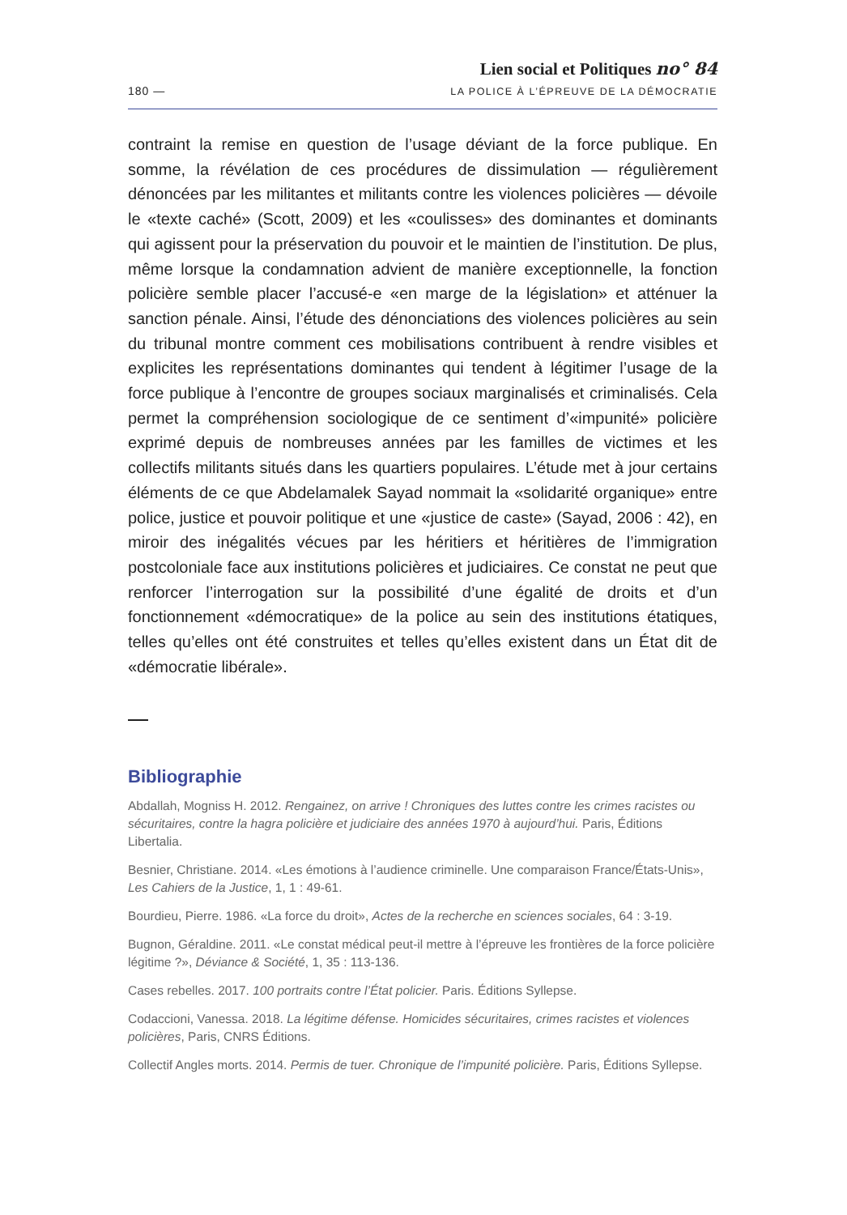180 —
Lien social et Politiques no° 84
LA POLICE À L’ÉPREUVE DE LA DÉMOCRATIE
contraint la remise en question de l’usage déviant de la force publique. En somme, la révélation de ces procédures de dissimulation — régulièrement dénoncées par les militantes et militants contre les violences policières — dévoile le «texte caché» (Scott, 2009) et les «coulisses» des dominantes et dominants qui agissent pour la préservation du pouvoir et le maintien de l’institution. De plus, même lorsque la condamnation advient de manière exceptionnelle, la fonction policière semble placer l’accusé-e «en marge de la législation» et atténuer la sanction pénale. Ainsi, l’étude des dénonciations des violences policières au sein du tribunal montre comment ces mobilisations contribuent à rendre visibles et explicites les représentations dominantes qui tendent à légitimer l’usage de la force publique à l’encontre de groupes sociaux marginalisés et criminalisés. Cela permet la compréhension sociologique de ce sentiment d’«impunité» policière exprimé depuis de nombreuses années par les familles de victimes et les collectifs militants situés dans les quartiers populaires. L’étude met à jour certains éléments de ce que Abdelamalek Sayad nommait la «solidarité organique» entre police, justice et pouvoir politique et une «justice de caste» (Sayad, 2006 : 42), en miroir des inégalités vécues par les héritiers et héritières de l’immigration postcoloniale face aux institutions policières et judiciaires. Ce constat ne peut que renforcer l’interrogation sur la possibilité d’une égalité de droits et d’un fonctionnement «démocratique» de la police au sein des institutions étatiques, telles qu’elles ont été construites et telles qu’elles existent dans un État dit de «démocratie libérale».
Bibliographie
Abdallah, Mogniss H. 2012. Rengainez, on arrive ! Chroniques des luttes contre les crimes racistes ou sécuritaires, contre la hagra policière et judiciaire des années 1970 à aujourd’hui. Paris, Éditions Libertalia.
Besnier, Christiane. 2014. «Les émotions à l’audience criminelle. Une comparaison France/États-Unis», Les Cahiers de la Justice, 1, 1 : 49-61.
Bourdieu, Pierre. 1986. «La force du droit», Actes de la recherche en sciences sociales, 64 : 3-19.
Bugnon, Géraldine. 2011. «Le constat médical peut-il mettre à l’épreuve les frontières de la force policière légitime ?», Déviance & Société, 1, 35 : 113-136.
Cases rebelles. 2017. 100 portraits contre l’État policier. Paris. Éditions Syllepse.
Codaccioni, Vanessa. 2018. La légitime défense. Homicides sécuritaires, crimes racistes et violences policières, Paris, CNRS Éditions.
Collectif Angles morts. 2014. Permis de tuer. Chronique de l’impunité policière. Paris, Éditions Syllepse.